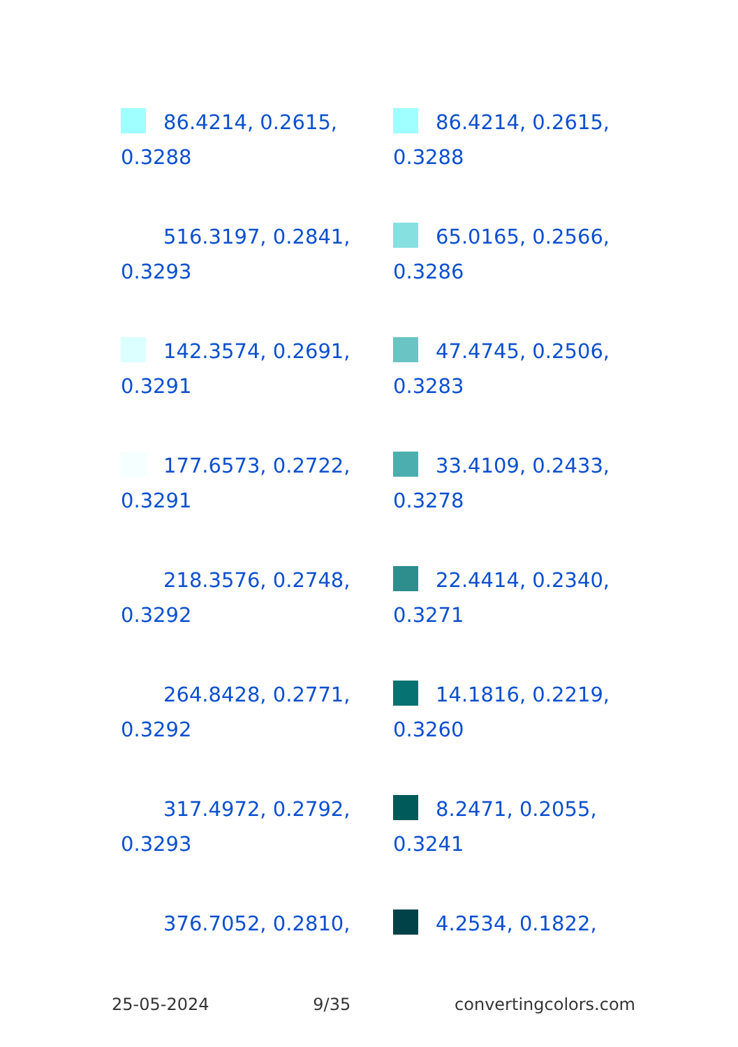86.4214, 0.2615, 0.3288
86.4214, 0.2615, 0.3288
516.3197, 0.2841, 0.3293
65.0165, 0.2566, 0.3286
142.3574, 0.2691, 0.3291
47.4745, 0.2506, 0.3283
177.6573, 0.2722, 0.3291
33.4109, 0.2433, 0.3278
218.3576, 0.2748, 0.3292
22.4414, 0.2340, 0.3271
264.8428, 0.2771, 0.3292
14.1816, 0.2219, 0.3260
317.4972, 0.2792, 0.3293
8.2471, 0.2055, 0.3241
376.7052, 0.2810,
4.2534, 0.1822,
25-05-2024 9/35 convertingcolors.com